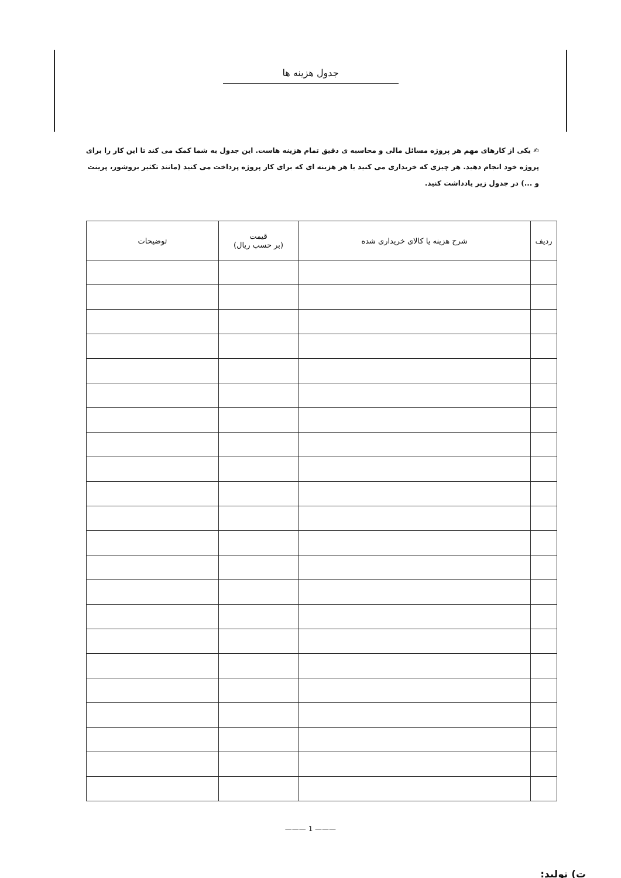جدول هزینه ها
✍ یکی از کارهای مهم هر پروژه مسائل مالی و محاسبه ی دقیق تمام هزینه هاست. این جدول به شما کمک می کند تا این کار را برای پروژه خود انجام دهید. هر چیزی که خریداری می کنید یا هر هزینه ای که برای کار پروژه پرداخت می کنید (مانند تکثیر بروشور، پرینت و ...) در جدول زیر یادداشت کنید.
| ردیف | شرح هزینه یا کالای خریداری شده | قیمت (بر حسب ریال) | توضیحات |
| --- | --- | --- | --- |
——— 1 ———
ت) تولید: